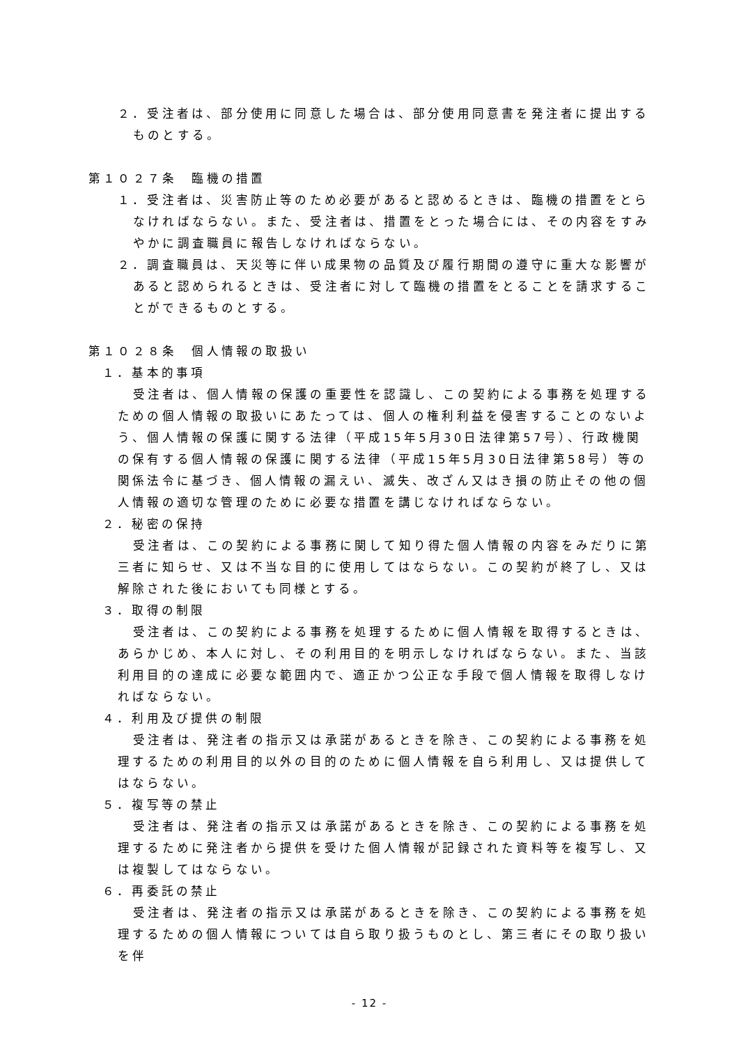２．受注者は、部分使用に同意した場合は、部分使用同意書を発注者に提出するものとする。
第１０２７条　臨機の措置
１．受注者は、災害防止等のため必要があると認めるときは、臨機の措置をとらなければならない。また、受注者は、措置をとった場合には、その内容をすみやかに調査職員に報告しなければならない。
２．調査職員は、天災等に伴い成果物の品質及び履行期間の遵守に重大な影響があると認められるときは、受注者に対して臨機の措置をとることを請求することができるものとする。
第１０２８条　個人情報の取扱い
１．基本的事項
受注者は、個人情報の保護の重要性を認識し、この契約による事務を処理するための個人情報の取扱いにあたっては、個人の権利利益を侵害することのないよう、個人情報の保護に関する法律（平成15年5月30日法律第57号）、行政機関の保有する個人情報の保護に関する法律（平成15年5月30日法律第58号）等の関係法令に基づき、個人情報の漏えい、滅失、改ざん又はき損の防止その他の個人情報の適切な管理のために必要な措置を講じなければならない。
２．秘密の保持
受注者は、この契約による事務に関して知り得た個人情報の内容をみだりに第三者に知らせ、又は不当な目的に使用してはならない。この契約が終了し、又は解除された後においても同様とする。
３．取得の制限
受注者は、この契約による事務を処理するために個人情報を取得するときは、あらかじめ、本人に対し、その利用目的を明示しなければならない。また、当該利用目的の達成に必要な範囲内で、適正かつ公正な手段で個人情報を取得しなければならない。
４．利用及び提供の制限
受注者は、発注者の指示又は承諾があるときを除き、この契約による事務を処理するための利用目的以外の目的のために個人情報を自ら利用し、又は提供してはならない。
５．複写等の禁止
受注者は、発注者の指示又は承諾があるときを除き、この契約による事務を処理するために発注者から提供を受けた個人情報が記録された資料等を複写し、又は複製してはならない。
６．再委託の禁止
受注者は、発注者の指示又は承諾があるときを除き、この契約による事務を処理するための個人情報については自ら取り扱うものとし、第三者にその取り扱いを伴
- 12 -